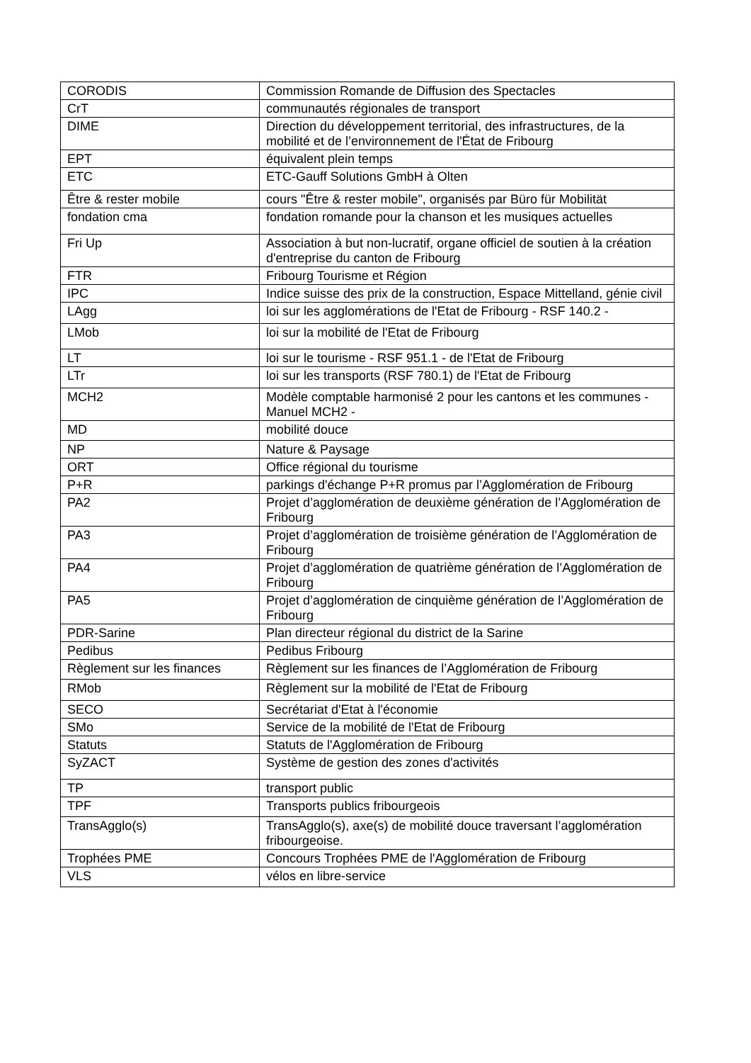| CORODIS | Commission Romande de Diffusion des Spectacles |
| CrT | communautés régionales de transport |
| DIME | Direction du développement territorial, des infrastructures, de la mobilité et de l’environnement de l'État de Fribourg |
| EPT | équivalent plein temps |
| ETC | ETC-Gauff Solutions GmbH à Olten |
| Être & rester mobile | cours "Être & rester mobile", organisés par Büro für Mobilität |
| fondation cma | fondation romande pour la chanson et les musiques actuelles |
| Fri Up | Association à but non-lucratif, organe officiel de soutien à la création d'entreprise du canton de Fribourg |
| FTR | Fribourg Tourisme et Région |
| IPC | Indice suisse des prix de la construction, Espace Mittelland, génie civil |
| LAgg | loi sur les agglomérations de l'Etat de Fribourg - RSF 140.2 - |
| LMob | loi sur la mobilité de l'Etat de Fribourg |
| LT | loi sur le tourisme - RSF 951.1 - de l'Etat de Fribourg |
| LTr | loi sur les transports (RSF 780.1) de l'Etat de Fribourg |
| MCH2 | Modèle comptable harmonisé 2 pour les cantons et les communes - Manuel MCH2 - |
| MD | mobilité douce |
| NP | Nature & Paysage |
| ORT | Office régional du tourisme |
| P+R | parkings d'échange P+R promus par l’Agglomération de Fribourg |
| PA2 | Projet d’agglomération de deuxième génération de l’Agglomération de Fribourg |
| PA3 | Projet d’agglomération de troisième génération de l’Agglomération de Fribourg |
| PA4 | Projet d’agglomération de quatrième génération de l’Agglomération de Fribourg |
| PA5 | Projet d’agglomération de cinquième génération de l’Agglomération de Fribourg |
| PDR-Sarine | Plan directeur régional du district de la Sarine |
| Pedibus | Pedibus Fribourg |
| Règlement sur les finances | Règlement sur les finances de l’Agglomération de Fribourg |
| RMob | Règlement sur la mobilité de l'Etat de Fribourg |
| SECO | Secrétariat d'Etat à l'économie |
| SMo | Service de la mobilité de l'Etat de Fribourg |
| Statuts | Statuts de l'Agglomération de Fribourg |
| SyZACT | Système de gestion des zones d'activités |
| TP | transport public |
| TPF | Transports publics fribourgeois |
| TransAgglo(s) | TransAgglo(s), axe(s) de mobilité douce traversant l’agglomération fribourgeoise. |
| Trophées PME | Concours Trophées PME de l'Agglomération de Fribourg |
| VLS | vélos en libre-service |